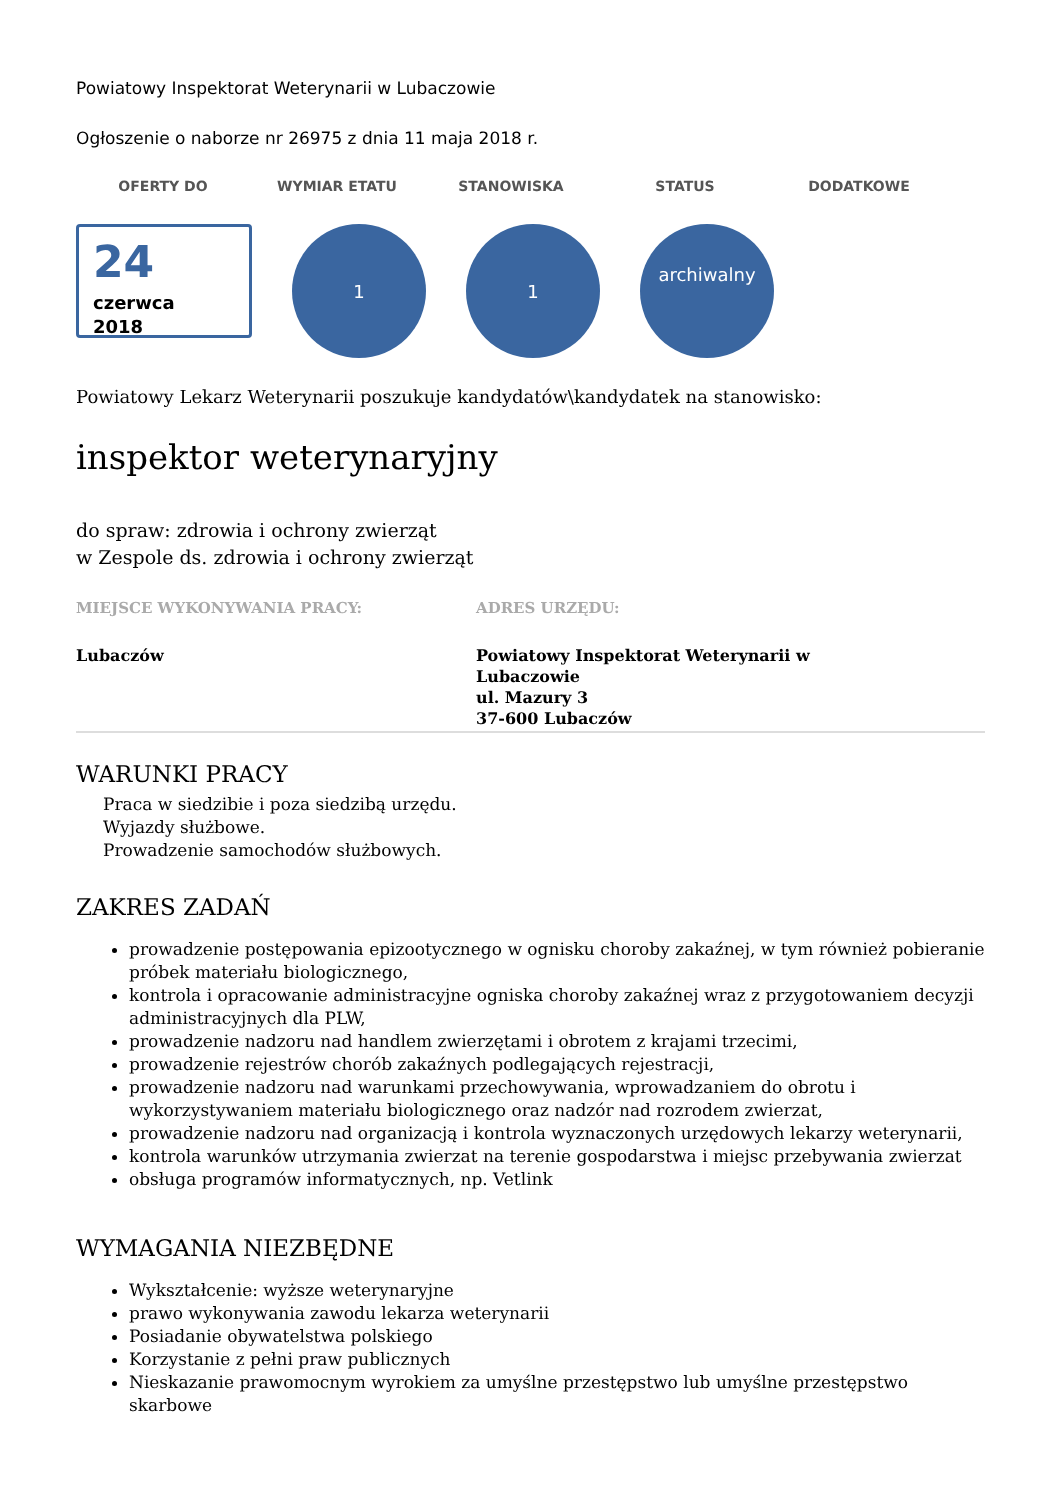Powiatowy Inspektorat Weterynarii w Lubaczowie
Ogłoszenie o naborze nr 26975 z dnia 11 maja 2018 r.
OFERTY DO WYMIAR ETATU STANOWISKA STATUS DODATKOWE
24
czerwca
2018
1 1
archiwalny
Powiatowy Lekarz Weterynarii poszukuje kandydatów\kandydatek na stanowisko:
inspektor weterynaryjny
do spraw: zdrowia i ochrony zwierząt
w Zespole ds. zdrowia i ochrony zwierząt
MIEJSCE WYKONYWANIA PRACY:
Lubaczów
ADRES URZĘDU:
Powiatowy Inspektorat Weterynarii w Lubaczowie
ul. Mazury 3
37-600 Lubaczów
WARUNKI PRACY
Praca w siedzibie i poza siedzibą urzędu.
Wyjazdy służbowe.
Prowadzenie samochodów służbowych.
ZAKRES ZADAŃ
prowadzenie postępowania epizootycznego w ognisku choroby zakaźnej, w tym również pobieranie próbek materiału biologicznego,
kontrola i opracowanie administracyjne ogniska choroby zakaźnej wraz z przygotowaniem decyzji administracyjnych dla PLW,
prowadzenie nadzoru nad handlem zwierzętami i obrotem z krajami trzecimi,
prowadzenie rejestrów chorób zakaźnych podlegających rejestracji,
prowadzenie nadzoru nad warunkami przechowywania, wprowadzaniem do obrotu i wykorzystywaniem materiału biologicznego oraz nadzór nad rozrodem zwierzat,
prowadzenie nadzoru nad organizacją i kontrola wyznaczonych urzędowych lekarzy weterynarii,
kontrola warunków utrzymania zwierzat na terenie gospodarstwa i miejsc przebywania zwierzat
obsługa programów informatycznych, np. Vetlink
WYMAGANIA NIEZBĘDNE
Wykształcenie: wyższe weterynaryjne
prawo wykonywania zawodu lekarza weterynarii
Posiadanie obywatelstwa polskiego
Korzystanie z pełni praw publicznych
Nieskazanie prawomocnym wyrokiem za umyślne przestępstwo lub umyślne przestępstwo skarbowe